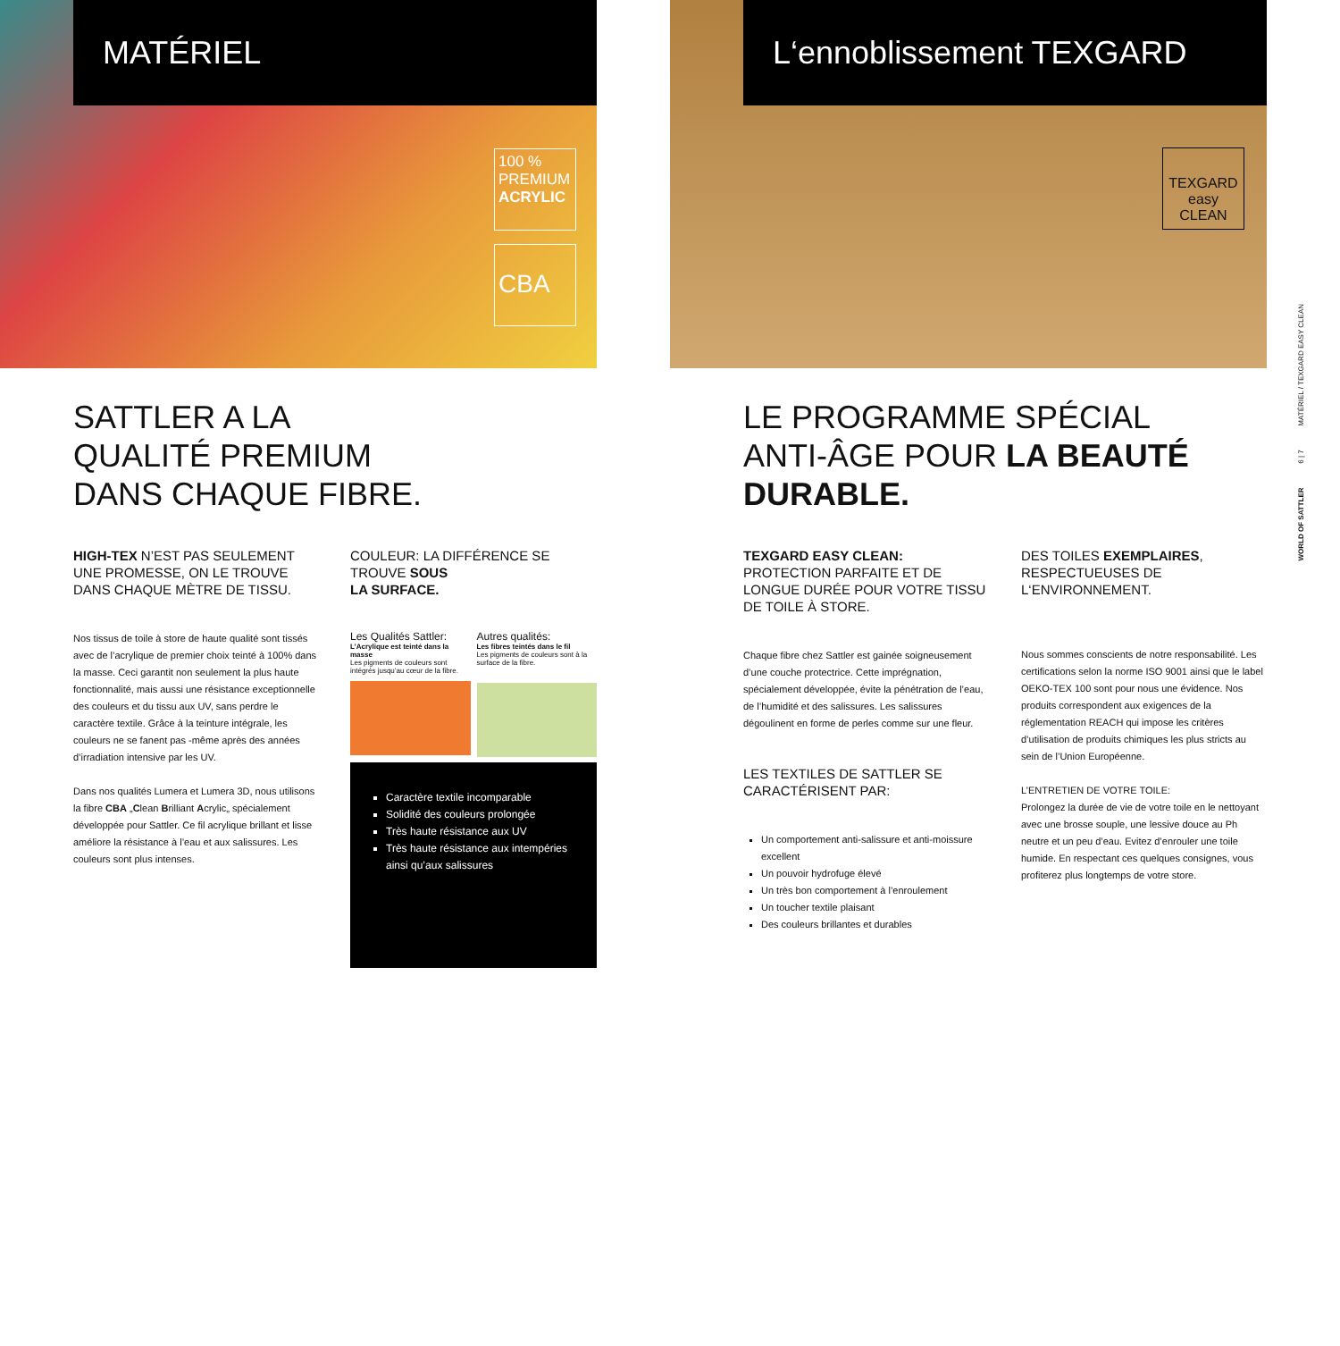MATÉRIEL
100 %
PREMIUM
ACRYLIC
CBA
L‘ennoblissement TEXGARD
TEXGARD
easy CLEAN
SATTLER A LA
QUALITÉ PREMIUM
DANS CHAQUE FIBRE.
HIGH-TEX N’EST PAS SEULEMENT UNE PROMESSE, ON LE TROUVE DANS CHAQUE MÈTRE DE TISSU.
Nos tissus de toile à store de haute qualité sont tissés avec de l’acrylique de premier choix teinté à 100% dans la masse. Ceci garantit non seulement la plus haute fonctionnalité, mais aussi une résistance exceptionnelle des couleurs et du tissu aux UV, sans perdre le caractère textile. Grâce à la teinture intégrale, les couleurs ne se fanent pas -même après des années d’irradiation intensive par les UV.
Dans nos qualités Lumera et Lumera 3D, nous utilisons la fibre CBA „Clean Brilliant Acrylic„ spécialement développée pour Sattler. Ce fil acrylique brillant et lisse améliore la résistance à l’eau et aux salissures. Les couleurs sont plus intenses.
COULEUR: LA DIFFÉRENCE SE TROUVE SOUS
LA SURFACE.
Les Qualités Sattler:
L’Acrylique est teinté dans la masse
Les pigments de couleurs sont intégrés jusqu’au cœur de la fibre.
Autres qualités:
Les fibres teintés dans le fil
Les pigments de couleurs sont à la surface de la fibre.
Caractère textile incomparable
Solidité des couleurs prolongée
Très haute résistance aux UV
Très haute résistance aux intempéries ainsi qu’aux salissures
LE PROGRAMME SPÉCIAL
ANTI-ÂGE POUR LA BEAUTÉ
DURABLE.
TEXGARD EASY CLEAN: PROTECTION PARFAITE ET DE LONGUE DURÉE POUR VOTRE TISSU DE TOILE À STORE.
Chaque fibre chez Sattler est gainée soigneusement d’une couche protectrice. Cette imprégnation, spécialement développée, évite la pénétration de l’eau, de l’humidité et des salissures. Les salissures dégoulinent en forme de perles comme sur une fleur.
LES TEXTILES DE SATTLER SE CARACTÉRISENT PAR:
Un comportement anti-salissure et anti-moissure excellent
Un pouvoir hydrofuge élevé
Un très bon comportement à l’enroulement
Un toucher textile plaisant
Des couleurs brillantes et durables
DES TOILES EXEMPLAIRES, RESPECTUEUSES DE L‘ENVIRONNEMENT.
Nous sommes conscients de notre responsabilité. Les certifications selon la norme ISO 9001 ainsi que le label OEKO-TEX 100 sont pour nous une évidence. Nos produits correspondent aux exigences de la réglementation REACH qui impose les critères d’utilisation de produits chimiques les plus stricts au sein de l’Union Européenne.
L’ENTRETIEN DE VOTRE TOILE:
Prolongez la durée de vie de votre toile en le nettoyant avec une brosse souple, une lessive douce au Ph neutre et un peu d’eau. Evitez d’enrouler une toile humide. En respectant ces quelques consignes, vous profiterez plus longtemps de votre store.
WORLD OF SATTLER 6 | 7 MATÉRIEL / TEXGARD EASY CLEAN